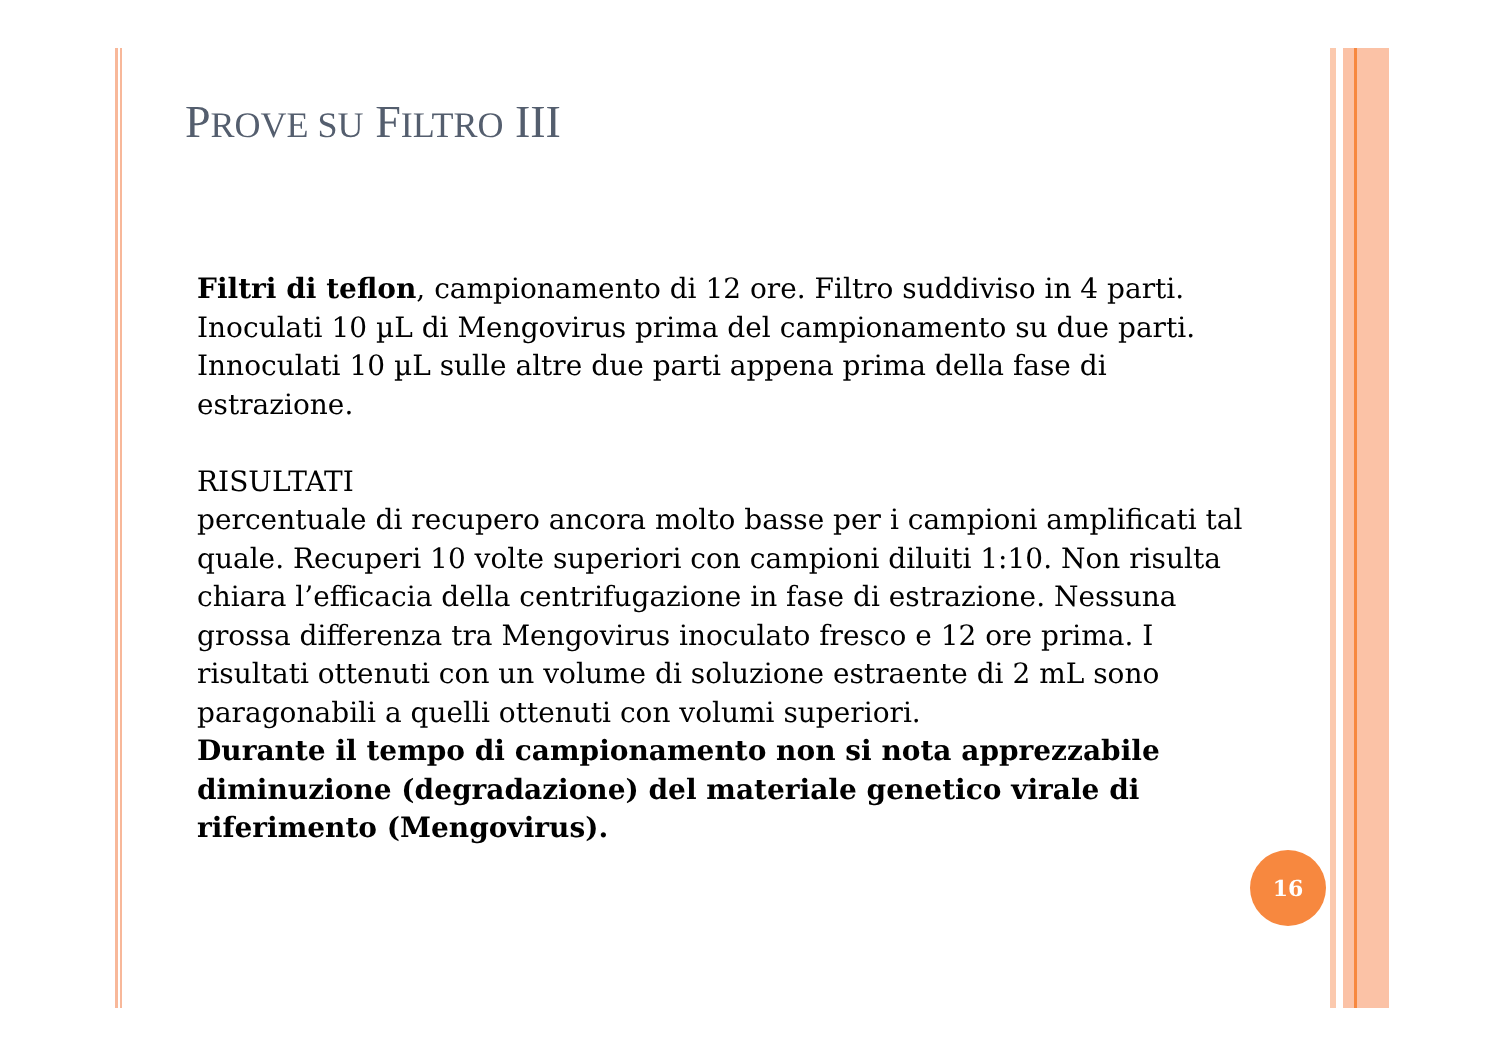PROVE SU FILTRO III
Filtri di teflon, campionamento di 12 ore. Filtro suddiviso in 4 parti. Inoculati 10 µL di Mengovirus prima del campionamento su due parti. Innoculati 10 µL sulle altre due parti appena prima della fase di estrazione.
RISULTATI
percentuale di recupero ancora molto basse per i campioni amplificati tal quale. Recuperi 10 volte superiori con campioni diluiti 1:10. Non risulta chiara l’efficacia della centrifugazione in fase di estrazione. Nessuna grossa differenza tra Mengovirus inoculato fresco e 12 ore prima. I risultati ottenuti con un volume di soluzione estraente di 2 mL sono paragonabili a quelli ottenuti con volumi superiori.
Durante il tempo di campionamento non si nota apprezzabile diminuzione (degradazione) del materiale genetico virale di riferimento (Mengovirus).
16